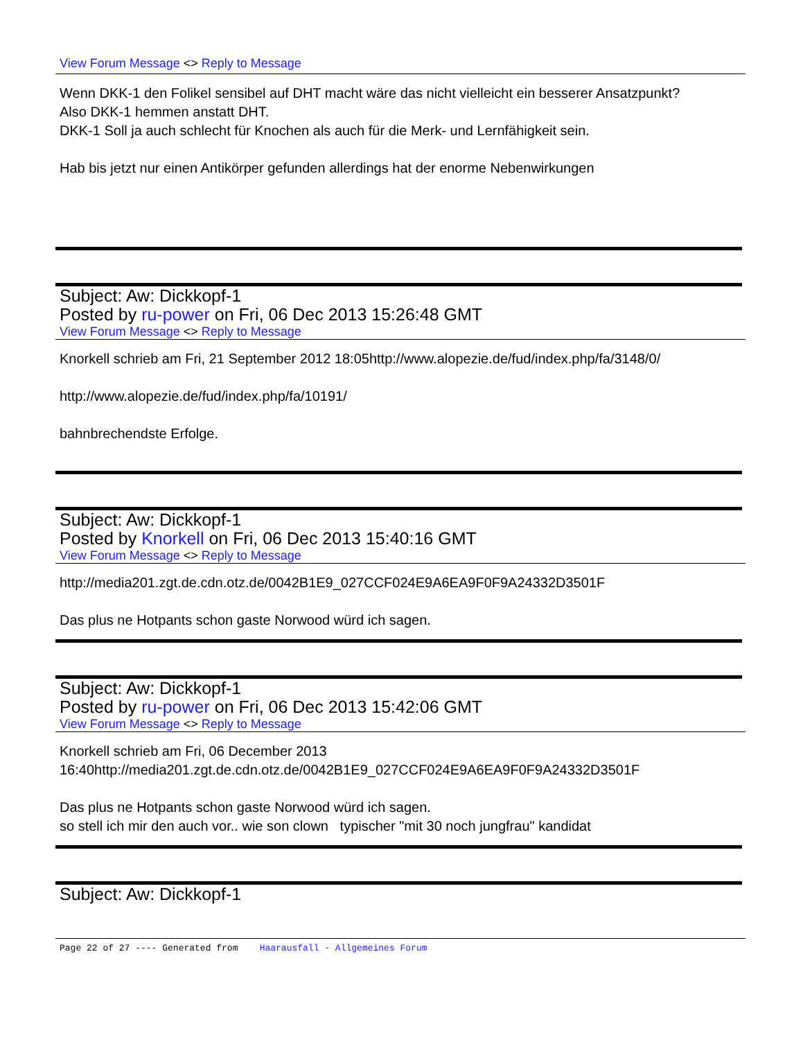View Forum Message <> Reply to Message
Wenn DKK-1 den Folikel sensibel auf DHT macht wäre das nicht vielleicht ein besserer Ansatzpunkt?
Also DKK-1 hemmen anstatt DHT.
DKK-1 Soll ja auch schlecht für Knochen als auch für die Merk- und Lernfähigkeit sein.
Hab bis jetzt nur einen Antikörper gefunden allerdings hat der enorme Nebenwirkungen
Subject: Aw: Dickkopf-1
Posted by ru-power on Fri, 06 Dec 2013 15:26:48 GMT
View Forum Message <> Reply to Message
Knorkell schrieb am Fri, 21 September 2012 18:05http://www.alopezie.de/fud/index.php/fa/3148/0/
http://www.alopezie.de/fud/index.php/fa/10191/
bahnbrechendste Erfolge.
Subject: Aw: Dickkopf-1
Posted by Knorkell on Fri, 06 Dec 2013 15:40:16 GMT
View Forum Message <> Reply to Message
http://media201.zgt.de.cdn.otz.de/0042B1E9_027CCF024E9A6EA9F0F9A24332D3501F
Das plus ne Hotpants schon gaste Norwood würd ich sagen.
Subject: Aw: Dickkopf-1
Posted by ru-power on Fri, 06 Dec 2013 15:42:06 GMT
View Forum Message <> Reply to Message
Knorkell schrieb am Fri, 06 December 2013
16:40http://media201.zgt.de.cdn.otz.de/0042B1E9_027CCF024E9A6EA9F0F9A24332D3501F
Das plus ne Hotpants schon gaste Norwood würd ich sagen.
so stell ich mir den auch vor.. wie son clown typischer "mit 30 noch jungfrau" kandidat
Subject: Aw: Dickkopf-1
Page 22 of 27 ---- Generated from Haarausfall - Allgemeines Forum